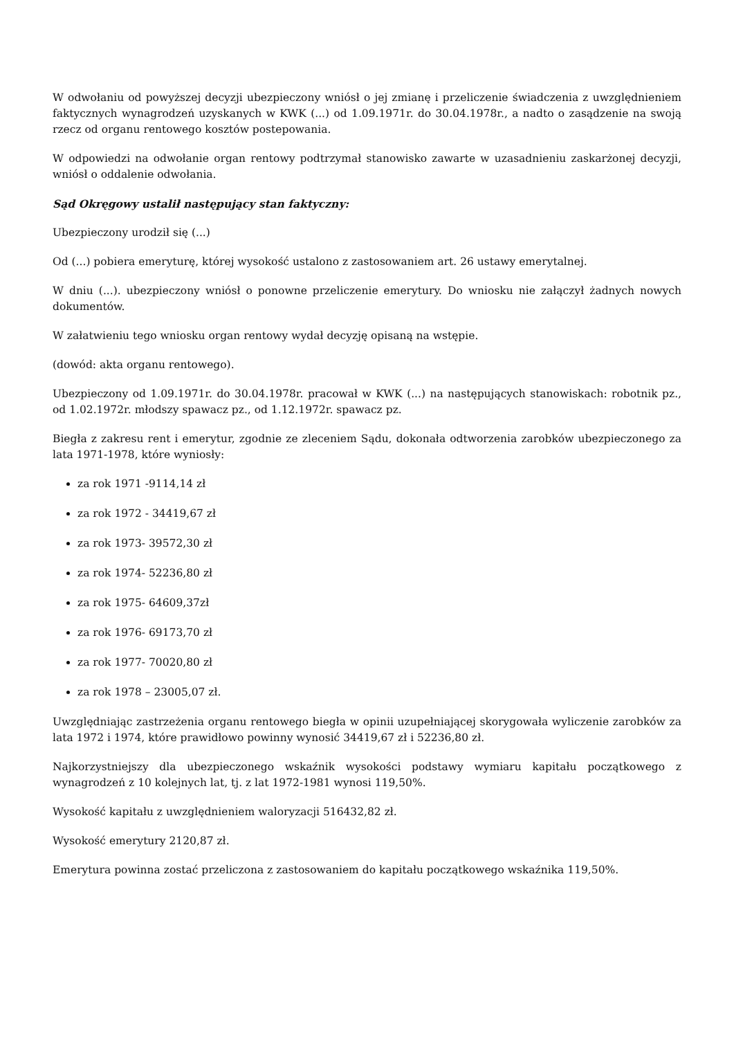W odwołaniu od powyższej decyzji ubezpieczony wniósł o jej zmianę i przeliczenie świadczenia z uwzględnieniem faktycznych wynagrodzeń uzyskanych w KWK (...) od 1.09.1971r. do 30.04.1978r., a nadto o zasądzenie na swoją rzecz od organu rentowego kosztów postepowania.
W odpowiedzi na odwołanie organ rentowy podtrzymał stanowisko zawarte w uzasadnieniu zaskarżonej decyzji, wniósł o oddalenie odwołania.
Sąd Okręgowy ustalił następujący stan faktyczny:
Ubezpieczony urodził się (...)
Od (...) pobiera emeryturę, której wysokość ustalono z zastosowaniem art. 26 ustawy emerytalnej.
W dniu (...). ubezpieczony wniósł o ponowne przeliczenie emerytury. Do wniosku nie załączył żadnych nowych dokumentów.
W załatwieniu tego wniosku organ rentowy wydał decyzję opisaną na wstępie.
(dowód: akta organu rentowego).
Ubezpieczony od 1.09.1971r. do 30.04.1978r. pracował w KWK (...) na następujących stanowiskach: robotnik pz., od 1.02.1972r. młodszy spawacz pz., od 1.12.1972r. spawacz pz.
Biegła z zakresu rent i emerytur, zgodnie ze zleceniem Sądu, dokonała odtworzenia zarobków ubezpieczonego za lata 1971-1978, które wyniosły:
za rok 1971 -9114,14 zł
za rok 1972 - 34419,67 zł
za rok 1973- 39572,30 zł
za rok 1974- 52236,80 zł
za rok 1975- 64609,37zł
za rok 1976- 69173,70 zł
za rok 1977- 70020,80 zł
za rok 1978 – 23005,07 zł.
Uwzględniając zastrzeżenia organu rentowego biegła w opinii uzupełniającej skorygowała wyliczenie zarobków za lata 1972 i 1974, które prawidłowo powinny wynosić 34419,67 zł i 52236,80 zł.
Najkorzystniejszy dla ubezpieczonego wskaźnik wysokości podstawy wymiaru kapitału początkowego z wynagrodzeń z 10 kolejnych lat, tj. z lat 1972-1981 wynosi 119,50%.
Wysokość kapitału z uwzględnieniem waloryzacji 516432,82 zł.
Wysokość emerytury 2120,87 zł.
Emerytura powinna zostać przeliczona z zastosowaniem do kapitału początkowego wskaźnika 119,50%.